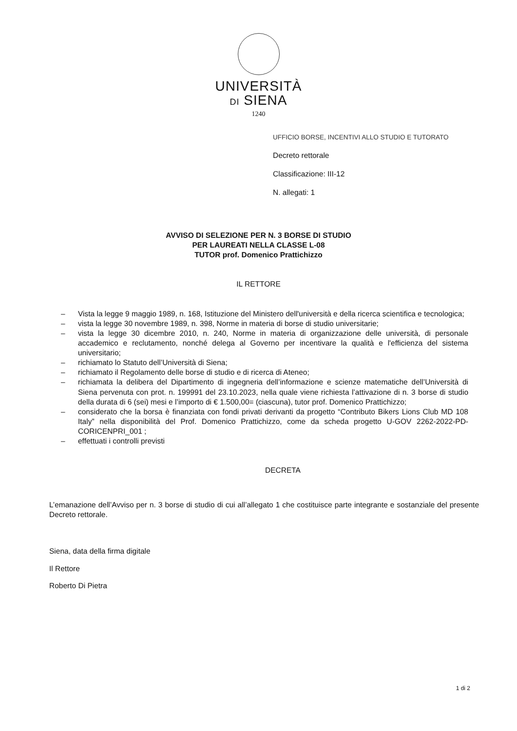UNIVERSITÀ
DI SIENA
1240
UFFICIO BORSE, INCENTIVI ALLO STUDIO E TUTORATO
Decreto rettorale
Classificazione: III-12
N. allegati: 1
AVVISO DI SELEZIONE PER N. 3 BORSE DI STUDIO
PER LAUREATI NELLA CLASSE L-08
TUTOR prof. Domenico Prattichizzo
IL RETTORE
– Vista la legge 9 maggio 1989, n. 168, Istituzione del Ministero dell'università e della ricerca scientifica e tecnologica;
– vista la legge 30 novembre 1989, n. 398, Norme in materia di borse di studio universitarie;
– vista la legge 30 dicembre 2010, n. 240, Norme in materia di organizzazione delle università, di personale accademico e reclutamento, nonché delega al Governo per incentivare la qualità e l'efficienza del sistema universitario;
– richiamato lo Statuto dell’Università di Siena;
– richiamato il Regolamento delle borse di studio e di ricerca di Ateneo;
– richiamata la delibera del Dipartimento di ingegneria dell’informazione e scienze matematiche dell’Università di Siena pervenuta con prot. n. 199991 del 23.10.2023, nella quale viene richiesta l’attivazione di n. 3 borse di studio della durata di 6 (sei) mesi e l’importo di € 1.500,00= (ciascuna), tutor prof. Domenico Prattichizzo;
– considerato che la borsa è finanziata con fondi privati derivanti da progetto “Contributo Bikers Lions Club MD 108 Italy” nella disponibilità del Prof. Domenico Prattichizzo, come da scheda progetto U-GOV 2262-2022-PD-CORICENPRI_001 ;
– effettuati i controlli previsti
DECRETA
L’emanazione dell’Avviso per n. 3 borse di studio di cui all’allegato 1 che costituisce parte integrante e sostanziale del presente Decreto rettorale.
Siena, data della firma digitale
Il Rettore
Roberto Di Pietra
1 di 2